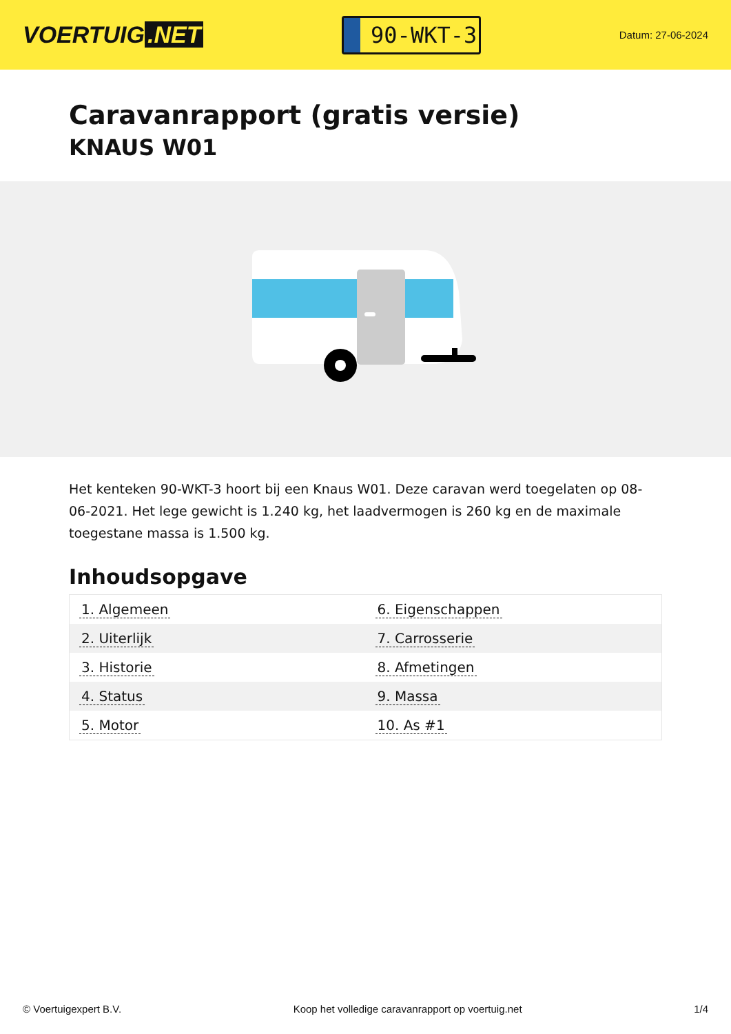VOERTUIG.NET
90-WKT-3
Datum: 27-06-2024
Caravanrapport (gratis versie)
KNAUS W01
Het kenteken 90-WKT-3 hoort bij een Knaus W01. Deze caravan werd toegelaten op 08-06-2021. Het lege gewicht is 1.240 kg, het laadvermogen is 260 kg en de maximale toegestane massa is 1.500 kg.
Inhoudsopgave
| 1. Algemeen | 6. Eigenschappen |
| 2. Uiterlijk | 7. Carrosserie |
| 3. Historie | 8. Afmetingen |
| 4. Status | 9. Massa |
| 5. Motor | 10. As #1 |
© Voertuigexpert B.V. Koop het volledige caravanrapport op voertuig.net 1/4